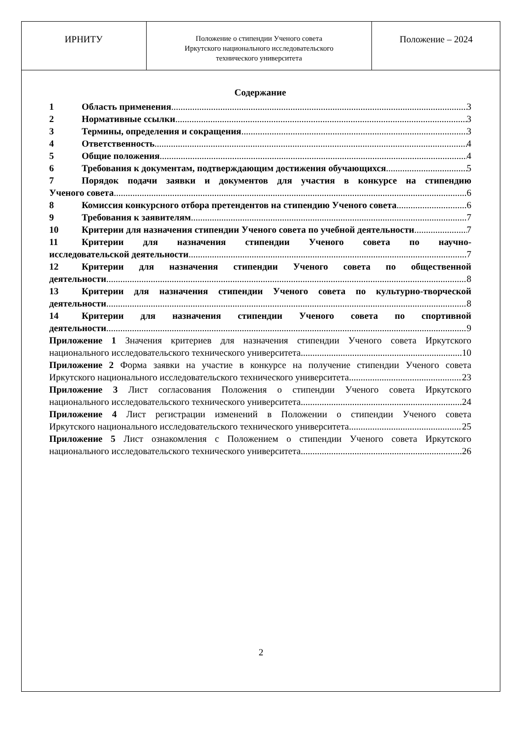| ИРНИТУ | Положение о стипендии Ученого совета Иркутского национального исследовательского технического университета | Положение – 2024 |
Содержание
1 Область применения 3
2 Нормативные ссылки 3
3 Термины, определения и сокращения 3
4 Ответственность 4
5 Общие положения 4
6 Требования к документам, подтверждающим достижения обучающихся 5
7 Порядок подачи заявки и документов для участия в конкурсе на стипендию
Ученого совета 6
8 Комиссия конкурсного отбора претендентов на стипендию Ученого совета 6
9 Требования к заявителям 7
10 Критерии для назначения стипендии Ученого совета по учебной деятельности 7
11 Критерии для назначения стипендии Ученого совета по научно-
исследовательской деятельности 7
12 Критерии для назначения стипендии Ученого совета по общественной
деятельности 8
13 Критерии для назначения стипендии Ученого совета по культурно-творческой
деятельности 8
14 Критерии для назначения стипендии Ученого совета по спортивной
деятельности 9
Приложение 1 Значения критериев для назначения стипендии Ученого совета Иркутского
национального исследовательского технического университета 10
Приложение 2 Форма заявки на участие в конкурсе на получение стипендии Ученого совета
Иркутского национального исследовательского технического университета 23
Приложение 3 Лист согласования Положения о стипендии Ученого совета Иркутского
национального исследовательского технического университета 24
Приложение 4 Лист регистрации изменений в Положении о стипендии Ученого совета
Иркутского национального исследовательского технического университета 25
Приложение 5 Лист ознакомления с Положением о стипендии Ученого совета Иркутского
национального исследовательского технического университета 26
2